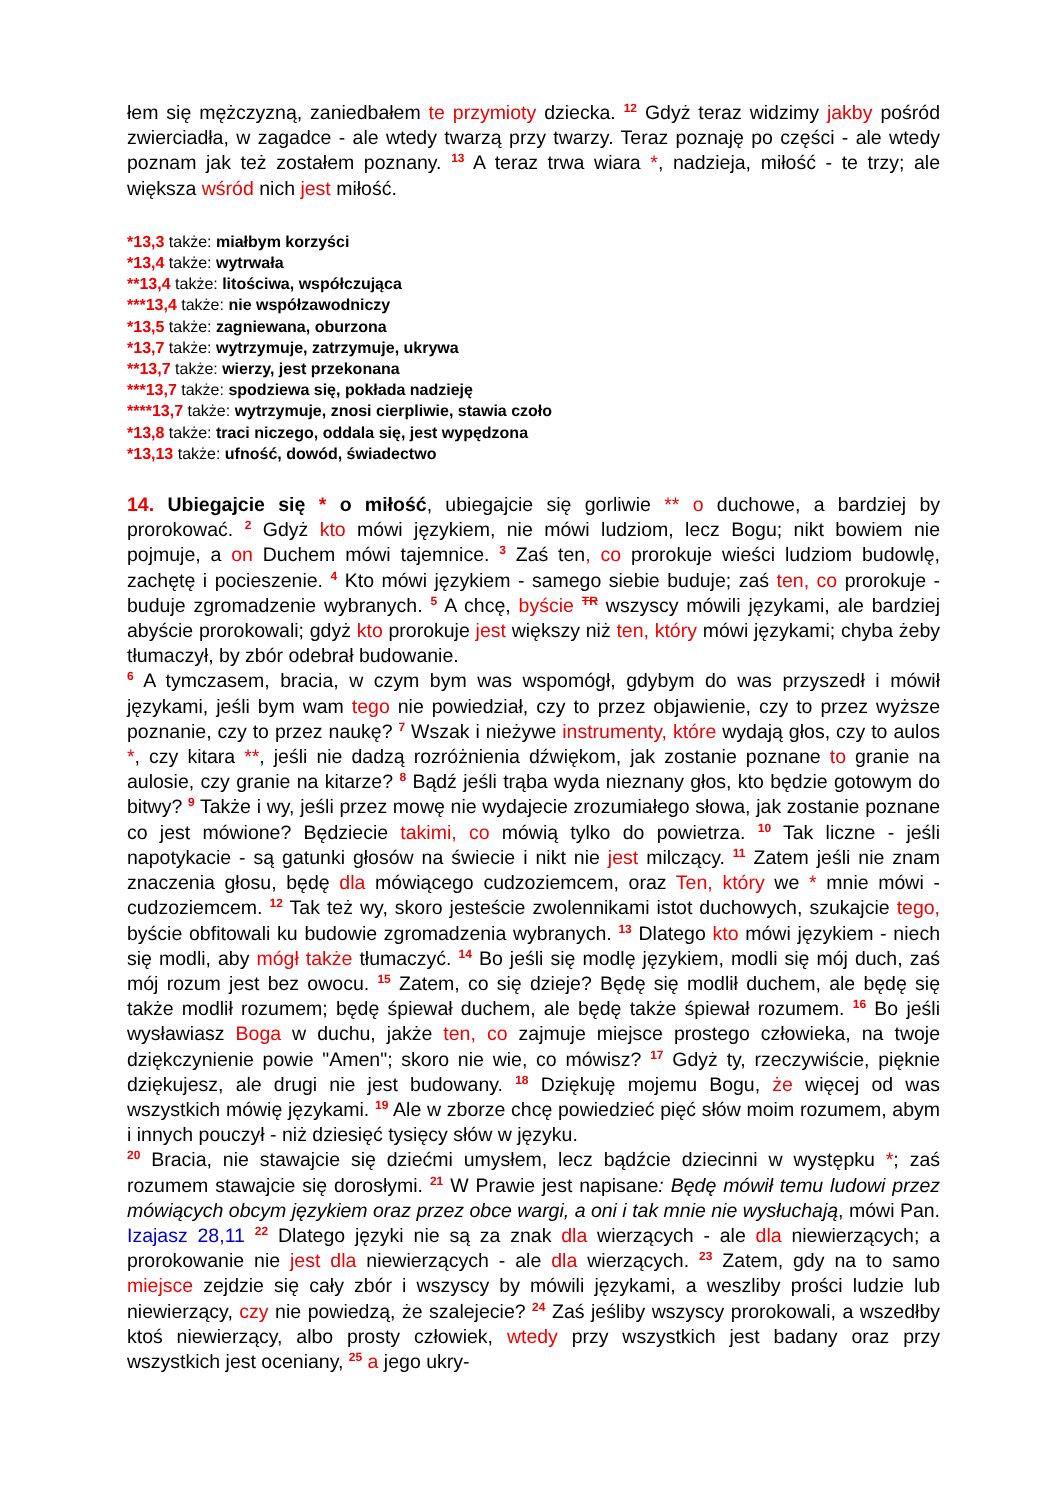łem się mężczyzną, zaniedbałem te przymioty dziecka. <sup>12</sup> Gdyż teraz widzimy jakby pośród zwierciadła, w zagadce - ale wtedy twarzą przy twarzy. Teraz poznaję po części - ale wtedy poznam jak też zostałem poznany. <sup>13</sup> A teraz trwa wiara *, nadzieja, miłość - te trzy; ale większa wśród nich jest miłość.
*13,3 także: miałbym korzyści
*13,4 także: wytrwała
**13,4 także: litościwa, współczująca
***13,4 także: nie współzawodniczy
*13,5 także: zagniewana, oburzona
*13,7 także: wytrzymuje, zatrzymuje, ukrywa
**13,7 także: wierzy, jest przekonana
***13,7 także: spodziewa się, pokłada nadzieję
****13,7 także: wytrzymuje, znosi cierpliwie, stawia czoło
*13,8 także: traci niczego, oddala się, jest wypędzona
*13,13 także: ufność, dowód, świadectwo
14. Ubiegajcie się * o miłość, ubiegajcie się gorliwie ** o duchowe, a bardziej by prorokować. <sup>2</sup> Gdyż kto mówi językiem, nie mówi ludziom, lecz Bogu; nikt bowiem nie pojmuje, a on Duchem mówi tajemnice. <sup>3</sup> Zaś ten, co prorokuje wieści ludziom budowlę, zachętę i pocieszenie. <sup>4</sup> Kto mówi językiem - samego siebie buduje; zaś ten, co prorokuje - buduje zgromadzenie wybranych. <sup>5</sup> A chcę, byście <sup>TR</sup> wszyscy mówili językami, ale bardziej abyście prorokowali; gdyż kto prorokuje jest większy niż ten, który mówi językami; chyba żeby tłumaczył, by zbór odebrał budowanie.
<sup>6</sup> A tymczasem, bracia, w czym bym was wspomógł, gdybym do was przyszedł i mówił językami, jeśli bym wam tego nie powiedział, czy to przez objawienie, czy to przez wyższe poznanie, czy to przez naukę? <sup>7</sup> Wszak i nieżywe instrumenty, które wydają głos, czy to aulos *, czy kitara **, jeśli nie dadzą rozróżnienia dźwiękom, jak zostanie poznane to granie na aulosie, czy granie na kitarze? <sup>8</sup> Bądź jeśli trąba wyda nieznany głos, kto będzie gotowym do bitwy? <sup>9</sup> Także i wy, jeśli przez mowę nie wydajecie zrozumiałego słowa, jak zostanie poznane co jest mówione? Będziecie takimi, co mówią tylko do powietrza. <sup>10</sup> Tak liczne - jeśli napotykacie - są gatunki głosów na świecie i nikt nie jest milczący. <sup>11</sup> Zatem jeśli nie znam znaczenia głosu, będę dla mówiącego cudzoziemcem, oraz Ten, który we * mnie mówi - cudzoziemcem. <sup>12</sup> Tak też wy, skoro jesteście zwolennikami istot duchowych, szukajcie tego, byście obfitowali ku budowie zgromadzenia wybranych. <sup>13</sup> Dlatego kto mówi językiem - niech się modli, aby mógł także tłumaczyć. <sup>14</sup> Bo jeśli się modlę językiem, modli się mój duch, zaś mój rozum jest bez owocu. <sup>15</sup> Zatem, co się dzieje? Będę się modlił duchem, ale będę się także modlił rozumem; będę śpiewał duchem, ale będę także śpiewał rozumem. <sup>16</sup> Bo jeśli wysławiasz Boga w duchu, jakże ten, co zajmuje miejsce prostego człowieka, na twoje dziękczynienie powie "Amen"; skoro nie wie, co mówisz? <sup>17</sup> Gdyż ty, rzeczywiście, pięknie dziękujesz, ale drugi nie jest budowany. <sup>18</sup> Dziękuję mojemu Bogu, że więcej od was wszystkich mówię językami. <sup>19</sup> Ale w zborze chcę powiedzieć pięć słów moim rozumem, abym i innych pouczył - niż dziesięć tysięcy słów w języku.
<sup>20</sup> Bracia, nie stawajcie się dziećmi umysłem, lecz bądźcie dziecinni w występku *; zaś rozumem stawajcie się dorosłymi. <sup>21</sup> W Prawie jest napisane: Będę mówił temu ludowi przez mówiących obcym językiem oraz przez obce wargi, a oni i tak mnie nie wysłuchają, mówi Pan. Izajasz 28,11 <sup>22</sup> Dlatego języki nie są za znak dla wierzących - ale dla niewierzących; a prorokowanie nie jest dla niewierzących - ale dla wierzących. <sup>23</sup> Zatem, gdy na to samo miejsce zejdzie się cały zbór i wszyscy by mówili językami, a weszliby prości ludzie lub niewierzący, czy nie powiedzą, że szalejecie? <sup>24</sup> Zaś jeśliby wszyscy prorokowali, a wszedłby ktoś niewierzący, albo prosty człowiek, wtedy przy wszystkich jest badany oraz przy wszystkich jest oceniany, <sup>25</sup> a jego ukry-